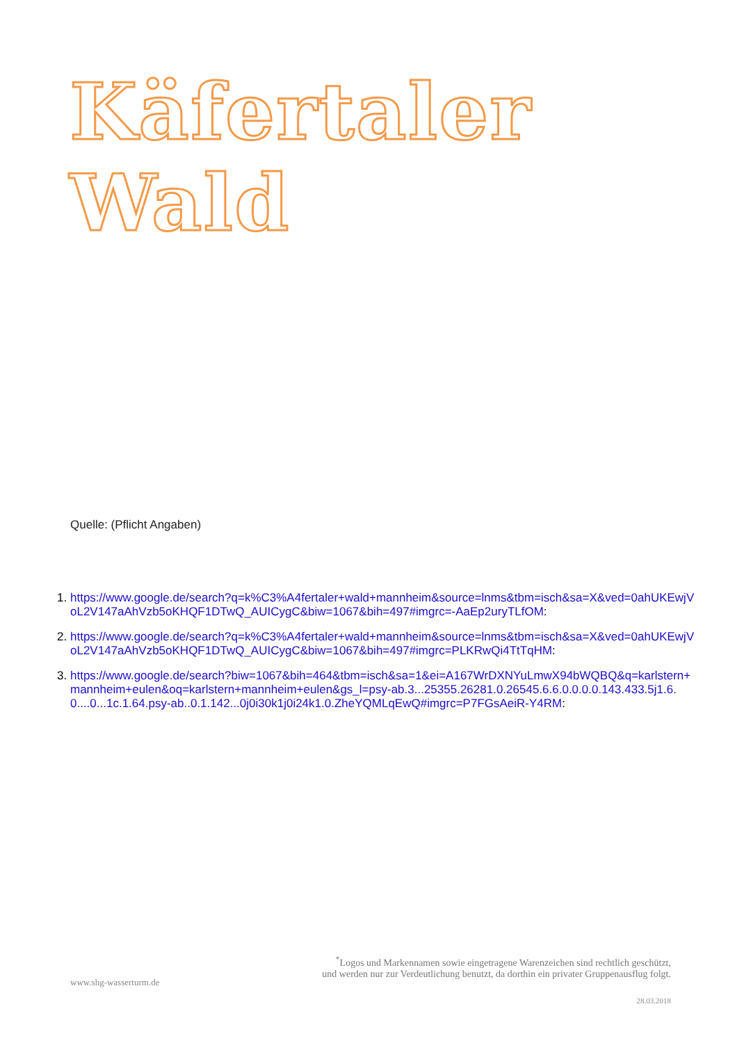Käfertaler Wald
Quelle: (Pflicht Angaben)
1. https://www.google.de/search?q=k%C3%A4fertaler+wald+mannheim&source=lnms&tbm=isch&sa=X&ved=0ahUKEwjVoL2V147aAhVzb5oKHQF1DTwQ_AUICygC&biw=1067&bih=497#imgrc=-AaEp2uryTLfOM:
2. https://www.google.de/search?q=k%C3%A4fertaler+wald+mannheim&source=lnms&tbm=isch&sa=X&ved=0ahUKEwjVoL2V147aAhVzb5oKHQF1DTwQ_AUICygC&biw=1067&bih=497#imgrc=PLKRwQi4TtTqHM:
3. https://www.google.de/search?biw=1067&bih=464&tbm=isch&sa=1&ei=A167WrDXNYuLmwX94bWQBQ&q=karlstern+mannheim+eulen&oq=karlstern+mannheim+eulen&gs_l=psy-ab.3...25355.26281.0.26545.6.6.0.0.0.0.143.433.5j1.6.0....0...1c.1.64.psy-ab..0.1.142...0j0i30k1j0i24k1.0.ZheYQMLqEwQ#imgrc=P7FGsAeiR-Y4RM:
<sup>*</sup> Logos und Markennamen sowie eingetragene Warenzeichen sind rechtlich geschützt,
und werden nur zur Verdeutlichung benutzt, da dorthin ein privater Gruppenausflug folgt.
www.shg-wasserturm.de
28.03.2018